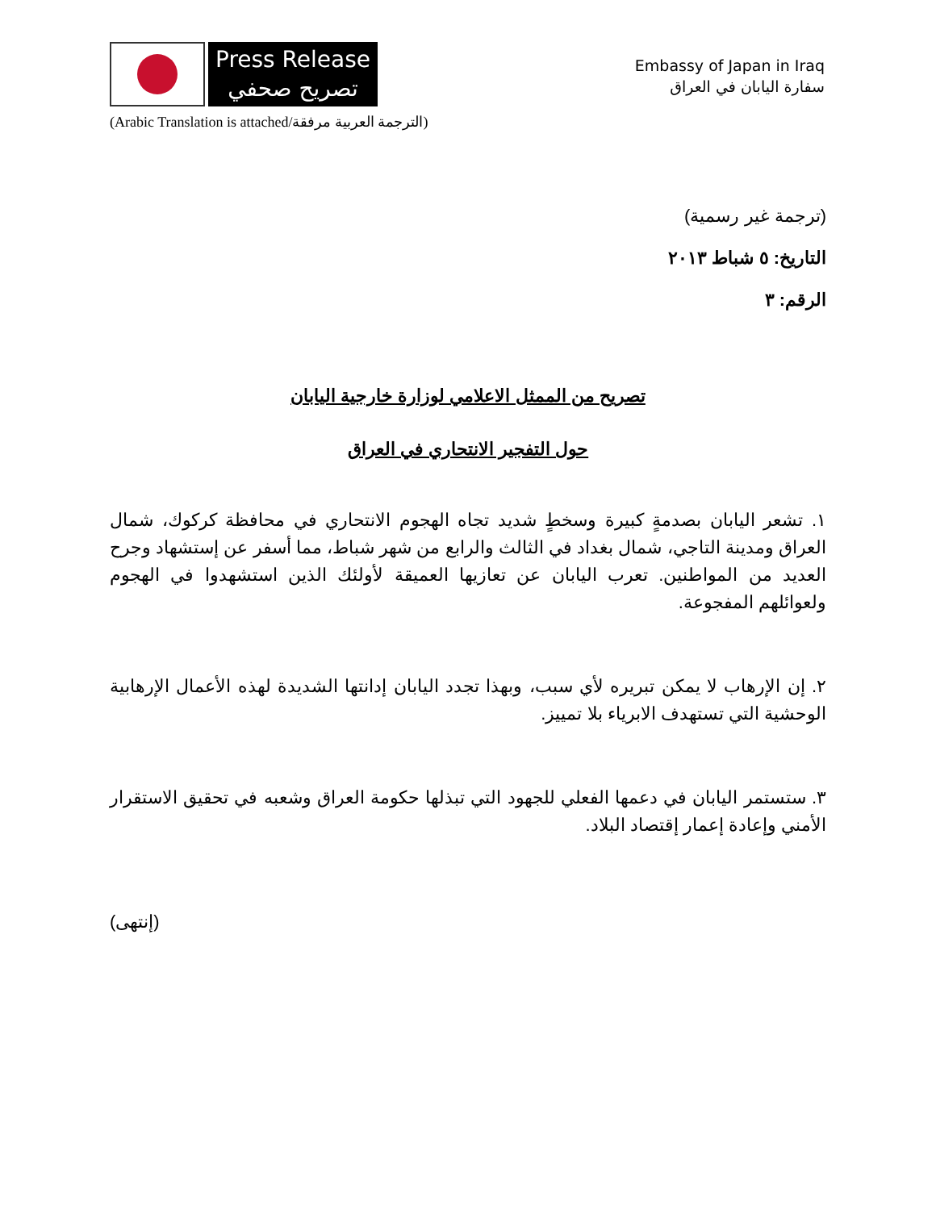Press Release
تصريح صحفي
Embassy of Japan in Iraq
سفارة اليابان في العراق
(Arabic Translation is attached/الترجمة العربية مرفقة)
(ترجمة غير رسمية)
التاريخ: ٥ شباط ٢٠١٣
الرقم: ٣
تصريح من الممثل الاعلامي لوزارة خارجية اليابان
حول التفجير الانتحاري في العراق
١. تشعر اليابان بصدمةٍ كبيرة وسخطٍ شديد تجاه الهجوم الانتحاري في محافظة كركوك، شمال العراق ومدينة التاجي، شمال بغداد في الثالث والرابع من شهر شباط، مما أسفر عن إستشهاد وجرح العديد من المواطنين. تعرب اليابان عن تعازيها العميقة لأولئك الذين استشهدوا في الهجوم ولعوائلهم المفجوعة.
٢. إن الإرهاب لا يمكن تبريره لأي سبب، وبهذا تجدد اليابان إدانتها الشديدة لهذه الأعمال الإرهابية الوحشية التي تستهدف الابرياء بلا تمييز.
٣. ستستمر اليابان في دعمها الفعلي للجهود التي تبذلها حكومة العراق وشعبه في تحقيق الاستقرار الأمني وإعادة إعمار إقتصاد البلاد.
(إنتهى)